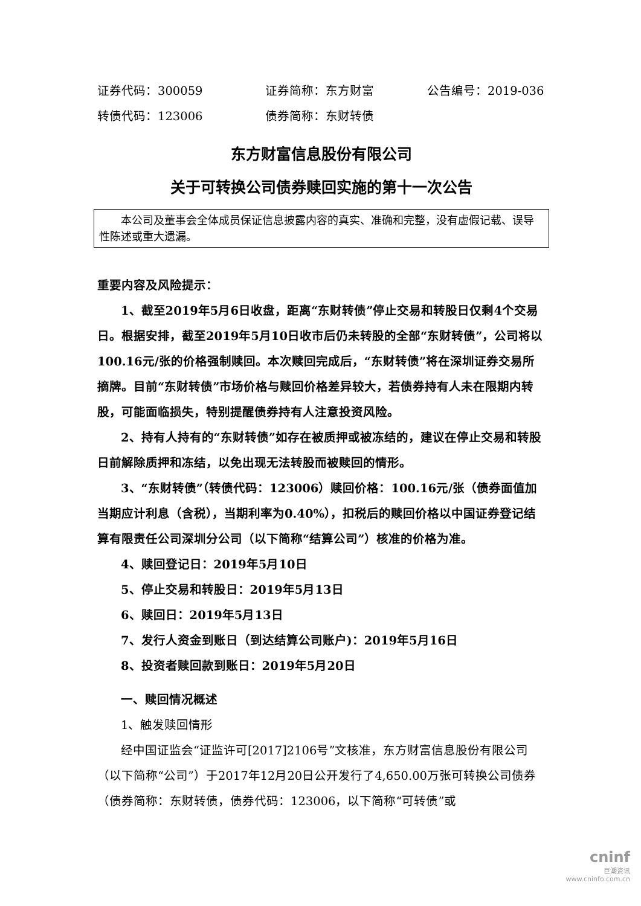证券代码：300059 证券简称：东方财富 公告编号：2019-036
转债代码：123006 债券简称：东财转债
东方财富信息股份有限公司
关于可转换公司债券赎回实施的第十一次公告
本公司及董事会全体成员保证信息披露内容的真实、准确和完整，没有虚假记载、误导性陈述或重大遗漏。
重要内容及风险提示：
1、截至2019年5月6日收盘，距离“东财转债”停止交易和转股日仅剩4个交易日。根据安排，截至2019年5月10日收市后仍未转股的全部“东财转债”，公司将以100.16元/张的价格强制赎回。本次赎回完成后，“东财转债”将在深圳证券交易所摘牌。目前“东财转债”市场价格与赎回价格差异较大，若债券持有人未在限期内转股，可能面临损失，特别提醒债券持有人注意投资风险。
2、持有人持有的“东财转债”如存在被质押或被冻结的，建议在停止交易和转股日前解除质押和冻结，以免出现无法转股而被赎回的情形。
3、“东财转债”（转债代码：123006）赎回价格：100.16元/张（债券面值加当期应计利息（含税），当期利率为0.40%），扣税后的赎回价格以中国证券登记结算有限责任公司深圳分公司（以下简称“结算公司”）核准的价格为准。
4、赎回登记日：2019年5月10日
5、停止交易和转股日：2019年5月13日
6、赎回日：2019年5月13日
7、发行人资金到账日（到达结算公司账户)：2019年5月16日
8、投资者赎回款到账日：2019年5月20日
一、赎回情况概述
1、触发赎回情形
经中国证监会“证监许可[2017]2106号”文核准，东方财富信息股份有限公司（以下简称“公司”）于2017年12月20日公开发行了4,650.00万张可转换公司债券（债券简称：东财转债，债券代码：123006，以下简称“可转债”或
cninf
巨潮资讯
www.cninfo.com.cn